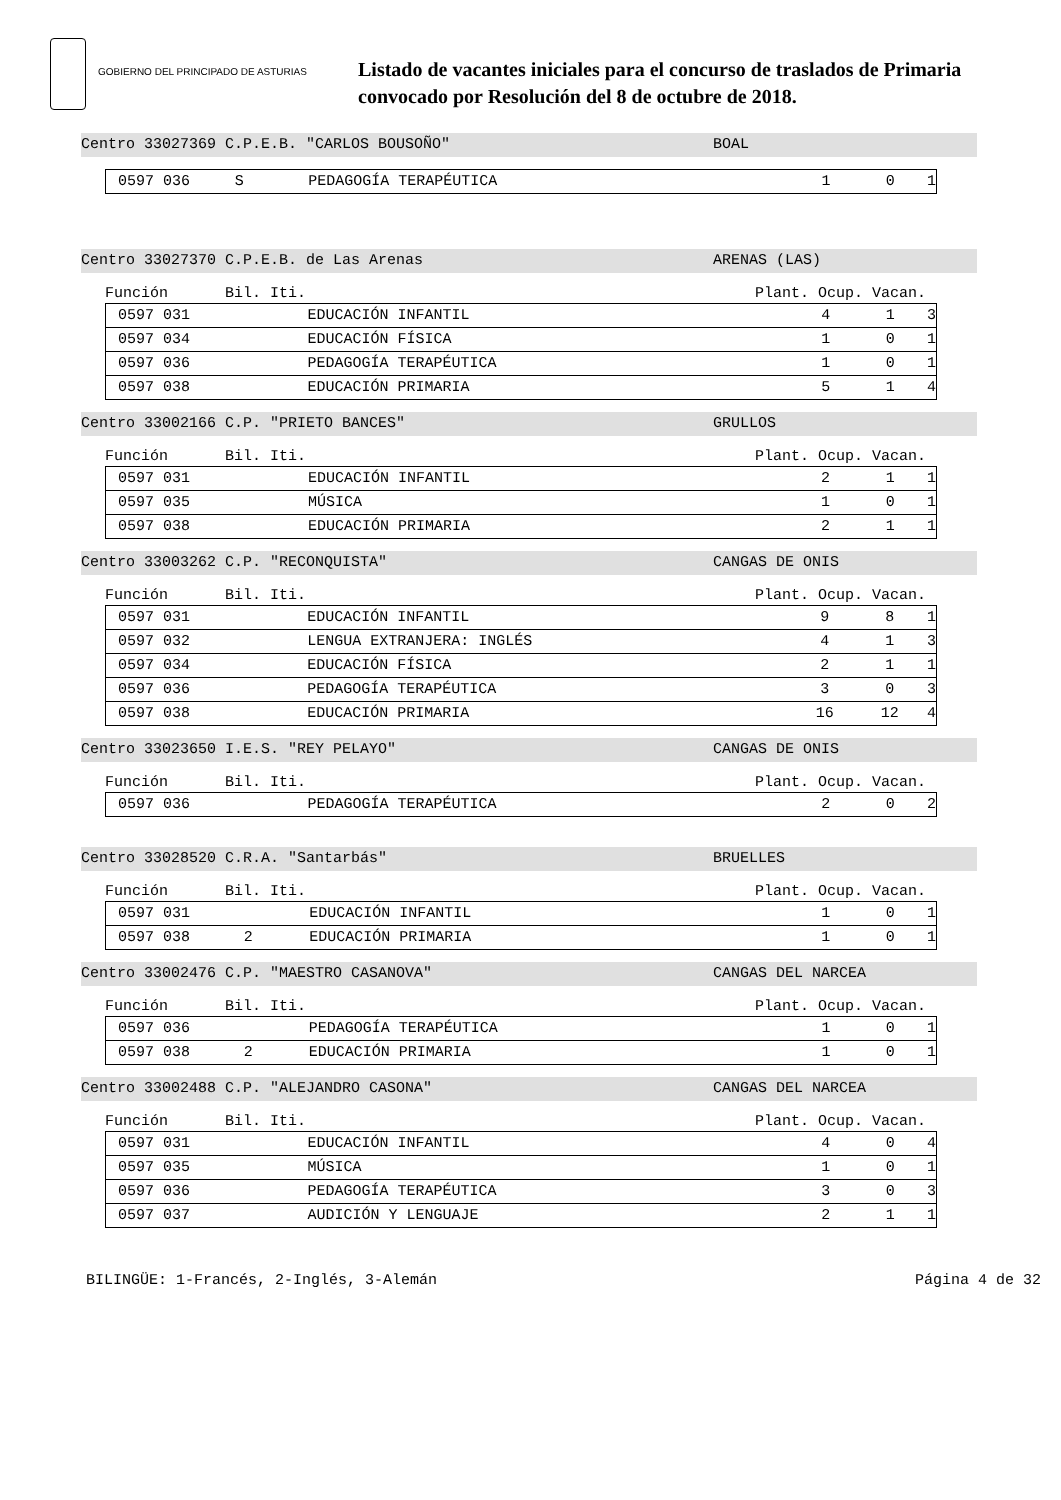GOBIERNO DEL PRINCIPADO DE ASTURIAS
Listado de vacantes iniciales para el concurso de traslados de Primaria
convocado por Resolución del 8 de octubre de 2018.
Centro 33027369 C.P.E.B. "CARLOS BOUSOÑO" BOAL
| 0597 036 | S | PEDAGOGÍA TERAPÉUTICA | 1 | 0 | 1 |
Centro 33027370 C.P.E.B. de Las Arenas ARENAS (LAS)
Función Bil. Iti. Plant. Ocup. Vacan.
| 0597 031 | | EDUCACIÓN INFANTIL | 4 | 1 | 3 |
| 0597 034 | | EDUCACIÓN FÍSICA | 1 | 0 | 1 |
| 0597 036 | | PEDAGOGÍA TERAPÉUTICA | 1 | 0 | 1 |
| 0597 038 | | EDUCACIÓN PRIMARIA | 5 | 1 | 4 |
Centro 33002166 C.P. "PRIETO BANCES" GRULLOS
Función Bil. Iti. Plant. Ocup. Vacan.
| 0597 031 | | EDUCACIÓN INFANTIL | 2 | 1 | 1 |
| 0597 035 | | MÚSICA | 1 | 0 | 1 |
| 0597 038 | | EDUCACIÓN PRIMARIA | 2 | 1 | 1 |
Centro 33003262 C.P. "RECONQUISTA" CANGAS DE ONIS
Función Bil. Iti. Plant. Ocup. Vacan.
| 0597 031 | | EDUCACIÓN INFANTIL | 9 | 8 | 1 |
| 0597 032 | | LENGUA EXTRANJERA: INGLÉS | 4 | 1 | 3 |
| 0597 034 | | EDUCACIÓN FÍSICA | 2 | 1 | 1 |
| 0597 036 | | PEDAGOGÍA TERAPÉUTICA | 3 | 0 | 3 |
| 0597 038 | | EDUCACIÓN PRIMARIA | 16 | 12 | 4 |
Centro 33023650 I.E.S. "REY PELAYO" CANGAS DE ONIS
Función Bil. Iti. Plant. Ocup. Vacan.
| 0597 036 | | PEDAGOGÍA TERAPÉUTICA | 2 | 0 | 2 |
Centro 33028520 C.R.A. "Santarbás" BRUELLES
Función Bil. Iti. Plant. Ocup. Vacan.
| 0597 031 | | EDUCACIÓN INFANTIL | 1 | 0 | 1 |
| 0597 038 | 2 | EDUCACIÓN PRIMARIA | 1 | 0 | 1 |
Centro 33002476 C.P. "MAESTRO CASANOVA" CANGAS DEL NARCEA
Función Bil. Iti. Plant. Ocup. Vacan.
| 0597 036 | | PEDAGOGÍA TERAPÉUTICA | 1 | 0 | 1 |
| 0597 038 | 2 | EDUCACIÓN PRIMARIA | 1 | 0 | 1 |
Centro 33002488 C.P. "ALEJANDRO CASONA" CANGAS DEL NARCEA
Función Bil. Iti. Plant. Ocup. Vacan.
| 0597 031 | | EDUCACIÓN INFANTIL | 4 | 0 | 4 |
| 0597 035 | | MÚSICA | 1 | 0 | 1 |
| 0597 036 | | PEDAGOGÍA TERAPÉUTICA | 3 | 0 | 3 |
| 0597 037 | | AUDICIÓN Y LENGUAJE | 2 | 1 | 1 |
BILINGÜE: 1-Francés, 2-Inglés, 3-Alemán Página 4 de 32